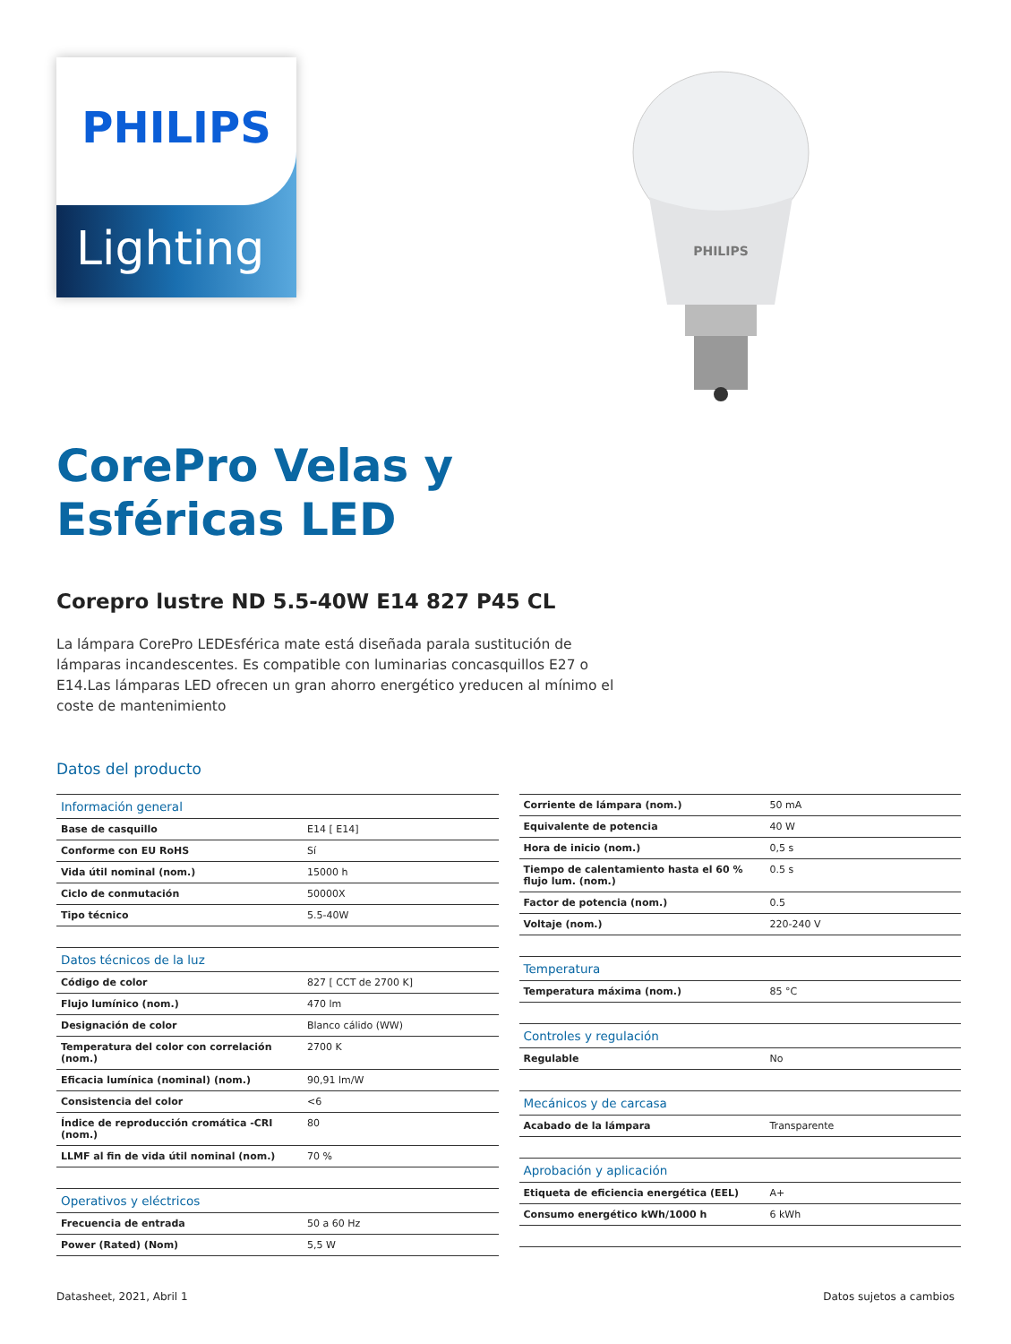PHILIPS
Lighting
PHILIPS
CorePro Velas y
Esféricas LED
Corepro lustre ND 5.5-40W E14 827 P45 CL
La lámpara CorePro LEDEsférica mate está diseñada parala sustitución de lámparas incandescentes. Es compatible con luminarias concasquillos E27 o E14.Las lámparas LED ofrecen un gran ahorro energético yreducen al mínimo el coste de mantenimiento
Datos del producto
| Información general | |
| Base de casquillo | E14 [ E14] |
| Conforme con EU RoHS | Sí |
| Vida útil nominal (nom.) | 15000 h |
| Ciclo de conmutación | 50000X |
| Tipo técnico | 5.5-40W |
| Datos técnicos de la luz | |
| Código de color | 827 [ CCT de 2700 K] |
| Flujo lumínico (nom.) | 470 lm |
| Designación de color | Blanco cálido (WW) |
| Temperatura del color con correlación (nom.) | 2700 K |
| Eficacia lumínica (nominal) (nom.) | 90,91 lm/W |
| Consistencia del color | <6 |
| Índice de reproducción cromática -CRI (nom.) | 80 |
| LLMF al fin de vida útil nominal (nom.) | 70 % |
| Operativos y eléctricos | |
| Frecuencia de entrada | 50 a 60 Hz |
| Power (Rated) (Nom) | 5,5 W |
| Corriente de lámpara (nom.) | 50 mA |
| Equivalente de potencia | 40 W |
| Hora de inicio (nom.) | 0,5 s |
| Tiempo de calentamiento hasta el 60 % flujo lum. (nom.) | 0.5 s |
| Factor de potencia (nom.) | 0.5 |
| Voltaje (nom.) | 220-240 V |
| Temperatura | |
| Temperatura máxima (nom.) | 85 °C |
| Controles y regulación | |
| Regulable | No |
| Mecánicos y de carcasa | |
| Acabado de la lámpara | Transparente |
| Aprobación y aplicación | |
| Etiqueta de eficiencia energética (EEL) | A+ |
| Consumo energético kWh/1000 h | 6 kWh |
Datasheet, 2021, Abril 1 Datos sujetos a cambios